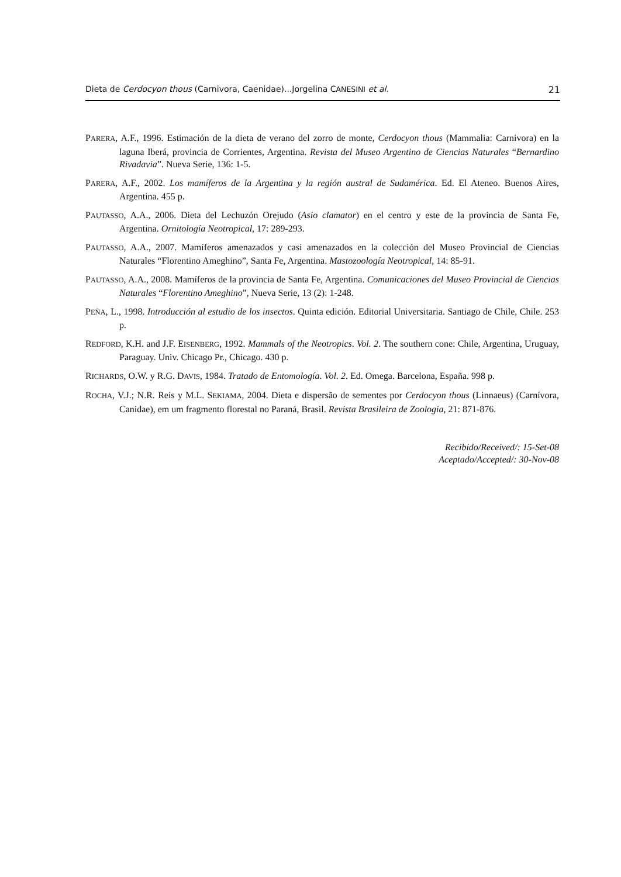Dieta de Cerdocyon thous (Carnivora, Caenidae)...Jorgelina CANESINI et al. 21
PARERA, A.F., 1996. Estimación de la dieta de verano del zorro de monte, Cerdocyon thous (Mammalia: Carnivora) en la laguna Iberá, provincia de Corrientes, Argentina. Revista del Museo Argentino de Ciencias Naturales “Bernardino Rivadavia”. Nueva Serie, 136: 1-5.
PARERA, A.F., 2002. Los mamíferos de la Argentina y la región austral de Sudamérica. Ed. El Ateneo. Buenos Aires, Argentina. 455 p.
PAUTASSO, A.A., 2006. Dieta del Lechuzón Orejudo (Asio clamator) en el centro y este de la provincia de Santa Fe, Argentina. Ornitología Neotropical, 17: 289-293.
PAUTASSO, A.A., 2007. Mamíferos amenazados y casi amenazados en la colección del Museo Provincial de Ciencias Naturales “Florentino Ameghino”, Santa Fe, Argentina. Mastozoología Neotropical, 14: 85-91.
PAUTASSO, A.A., 2008. Mamíferos de la provincia de Santa Fe, Argentina. Comunicaciones del Museo Provincial de Ciencias Naturales “Florentino Ameghino”, Nueva Serie, 13 (2): 1-248.
PEÑA, L., 1998. Introducción al estudio de los insectos. Quinta edición. Editorial Universitaria. Santiago de Chile, Chile. 253 p.
REDFORD, K.H. and J.F. EISENBERG, 1992. Mammals of the Neotropics. Vol. 2. The southern cone: Chile, Argentina, Uruguay, Paraguay. Univ. Chicago Pr., Chicago. 430 p.
RICHARDS, O.W. y R.G. DAVIS, 1984. Tratado de Entomología. Vol. 2. Ed. Omega. Barcelona, España. 998 p.
ROCHA, V.J.; N.R. Reis y M.L. SEKIAMA, 2004. Dieta e dispersão de sementes por Cerdocyon thous (Linnaeus) (Carnívora, Canidae), em um fragmento florestal no Paraná, Brasil. Revista Brasileira de Zoologia, 21: 871-876.
Recibido/Received/: 15-Set-08
Aceptado/Accepted/: 30-Nov-08